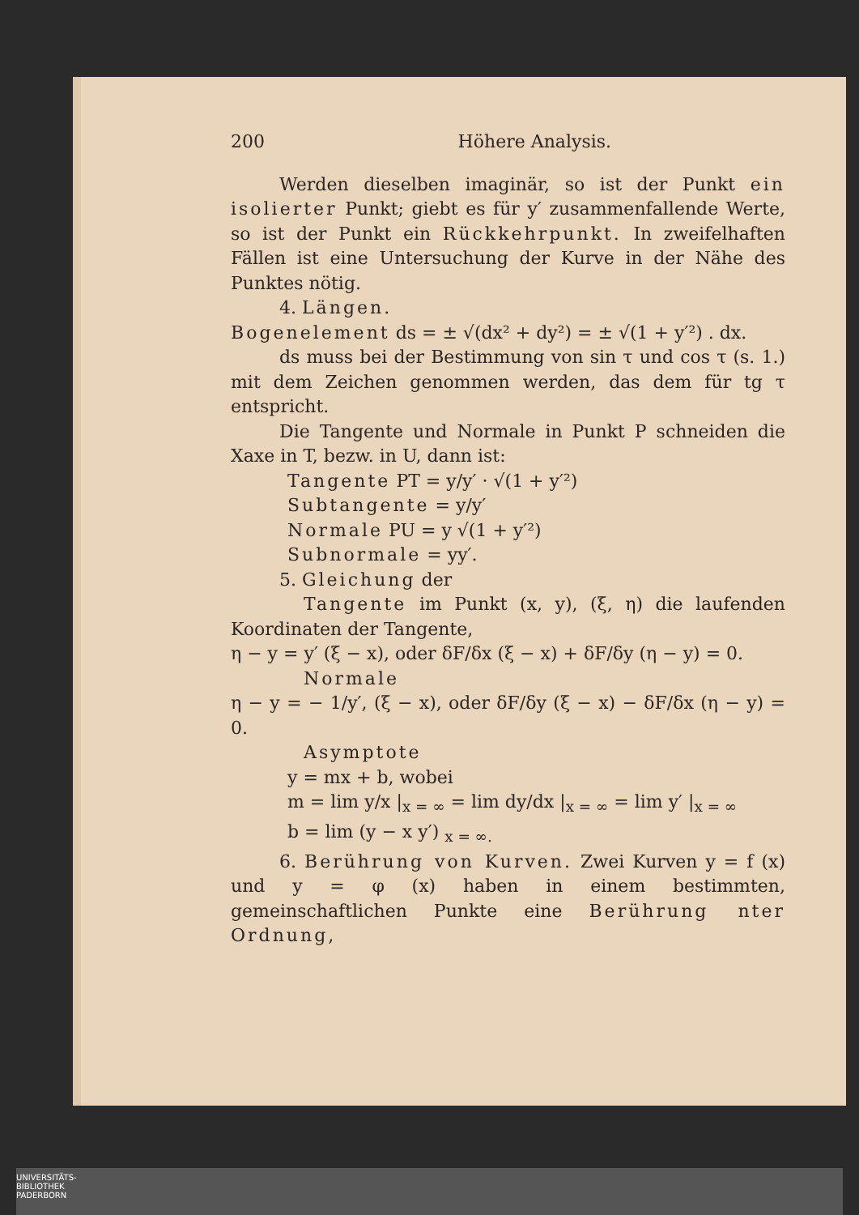200 Höhere Analysis.
Werden dieselben imaginär, so ist der Punkt ein isolierter Punkt; giebt es für y′ zusammenfallende Werte, so ist der Punkt ein Rückkehrpunkt. In zweifelhaften Fällen ist eine Untersuchung der Kurve in der Nähe des Punktes nötig.
4. Längen.
Bogenelement ds = ± √(dx² + dy²) = ± √(1 + y′²) . dx.
ds muss bei der Bestimmung von sin τ und cos τ (s. 1.) mit dem Zeichen genommen werden, das dem für tg τ entspricht.
Die Tangente und Normale in Punkt P schneiden die Xaxe in T, bezw. in U, dann ist:
Tangente PT = y/y′ · √(1 + y′²)
Subtangente = y/y′
Normale PU = y √(1 + y′²)
Subnormale = yy′.
5. Gleichung der
Tangente im Punkt (x, y), (ξ, η) die laufenden Koordinaten der Tangente,
η − y = y′ (ξ − x), oder δF/δx (ξ − x) + δF/δy (η − y) = 0.
Normale
η − y = − 1/y′, (ξ − x), oder δF/δy (ξ − x) − δF/δx (η − y) = 0.
Asymptote
y = mx + b, wobei
m = lim y/x |<sub>x = ∞</sub> = lim dy/dx |<sub>x = ∞</sub> = lim y′ |<sub>x = ∞</sub>
b = lim (y − x y′) <sub>x = ∞.</sub>
6. Berührung von Kurven. Zwei Kurven y = f (x) und y = φ (x) haben in einem bestimmten, gemeinschaftlichen Punkte eine Berührung nter Ordnung,
UNIVERSITÄTS-
BIBLIOTHEK
PADERBORN